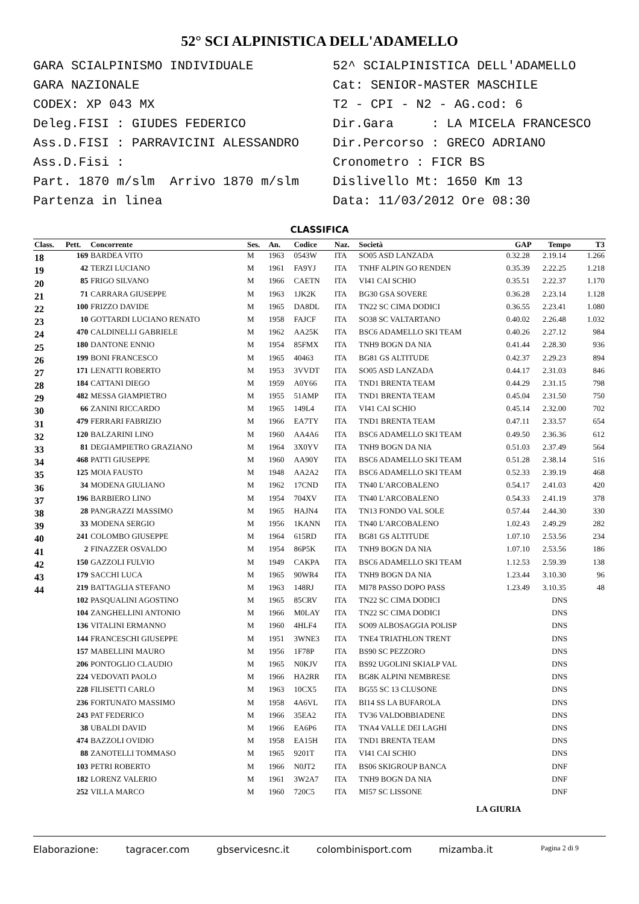52° SCI ALPINISTICA DELL'ADAMELLO
GARA SCIALPINISMO INDIVIDUALE GARA NAZIONALE CODEX: XP 043 MX Deleg.FISI : GIUDES FEDERICO Ass.D.FISI : PARRAVICINI ALESSANDRO Ass.D.Fisi : Part. 1870 m/slm Arrivo 1870 m/slm Partenza in linea
52^ SCIALPINISTICA DELL'ADAMELLO Cat: SENIOR-MASTER MASCHILE T2 - CPI - N2 - AG.cod: 6 Dir.Gara : LA MICELA FRANCESCO Dir.Percorso : GRECO ADRIANO Cronometro : FICR BS Dislivello Mt: 1650 Km 13 Data: 11/03/2012 Ore 08:30
CLASSIFICA
| Class. | Pett. | Concorrente | Ses. | An. | Codice | Naz. | Società | GAP | Tempo | T3 |
| --- | --- | --- | --- | --- | --- | --- | --- | --- | --- | --- |
| 18 | 169 | BARDEA VITO | M | 1963 | 0543W | ITA | SO05 ASD LANZADA | 0.32.28 | 2.19.14 | 1.266 |
| 19 | 42 | TERZI LUCIANO | M | 1961 | FA9YJ | ITA | TNHF ALPIN GO RENDEN | 0.35.39 | 2.22.25 | 1.218 |
| 20 | 85 | FRIGO SILVANO | M | 1966 | CAETN | ITA | VI41 CAI SCHIO | 0.35.51 | 2.22.37 | 1.170 |
| 21 | 71 | CARRARA GIUSEPPE | M | 1963 | 1JK2K | ITA | BG30 GSA SOVERE | 0.36.28 | 2.23.14 | 1.128 |
| 22 | 100 | FRIZZO DAVIDE | M | 1965 | DA8DL | ITA | TN22 SC CIMA DODICI | 0.36.55 | 2.23.41 | 1.080 |
| 23 | 10 | GOTTARDI LUCIANO RENATO | M | 1958 | FAJCF | ITA | SO38 SC VALTARTANO | 0.40.02 | 2.26.48 | 1.032 |
| 24 | 470 | CALDINELLI GABRIELE | M | 1962 | AA25K | ITA | BSC6 ADAMELLO SKI TEAM | 0.40.26 | 2.27.12 | 984 |
| 25 | 180 | DANTONE ENNIO | M | 1954 | 85FMX | ITA | TNH9 BOGN DA NIA | 0.41.44 | 2.28.30 | 936 |
| 26 | 199 | BONI FRANCESCO | M | 1965 | 40463 | ITA | BG81 GS ALTITUDE | 0.42.37 | 2.29.23 | 894 |
| 27 | 171 | LENATTI ROBERTO | M | 1953 | 3VVDT | ITA | SO05 ASD LANZADA | 0.44.17 | 2.31.03 | 846 |
| 28 | 184 | CATTANI DIEGO | M | 1959 | A0Y66 | ITA | TND1 BRENTA TEAM | 0.44.29 | 2.31.15 | 798 |
| 29 | 482 | MESSA GIAMPIETRO | M | 1955 | 51AMP | ITA | TND1 BRENTA TEAM | 0.45.04 | 2.31.50 | 750 |
| 30 | 66 | ZANINI RICCARDO | M | 1965 | 149L4 | ITA | VI41 CAI SCHIO | 0.45.14 | 2.32.00 | 702 |
| 31 | 479 | FERRARI FABRIZIO | M | 1966 | EA7TY | ITA | TND1 BRENTA TEAM | 0.47.11 | 2.33.57 | 654 |
| 32 | 120 | BALZARINI LINO | M | 1960 | AA4A6 | ITA | BSC6 ADAMELLO SKI TEAM | 0.49.50 | 2.36.36 | 612 |
| 33 | 81 | DEGIAMPIETRO GRAZIANO | M | 1964 | 3X0YV | ITA | TNH9 BOGN DA NIA | 0.51.03 | 2.37.49 | 564 |
| 34 | 468 | PATTI GIUSEPPE | M | 1960 | AA90Y | ITA | BSC6 ADAMELLO SKI TEAM | 0.51.28 | 2.38.14 | 516 |
| 35 | 125 | MOIA FAUSTO | M | 1948 | AA2A2 | ITA | BSC6 ADAMELLO SKI TEAM | 0.52.33 | 2.39.19 | 468 |
| 36 | 34 | MODENA GIULIANO | M | 1962 | 17CND | ITA | TN40 L'ARCOBALENO | 0.54.17 | 2.41.03 | 420 |
| 37 | 196 | BARBIERO LINO | M | 1954 | 704XV | ITA | TN40 L'ARCOBALENO | 0.54.33 | 2.41.19 | 378 |
| 38 | 28 | PANGRAZZI MASSIMO | M | 1965 | HAJN4 | ITA | TN13 FONDO VAL SOLE | 0.57.44 | 2.44.30 | 330 |
| 39 | 33 | MODENA SERGIO | M | 1956 | 1KANN | ITA | TN40 L'ARCOBALENO | 1.02.43 | 2.49.29 | 282 |
| 40 | 241 | COLOMBO GIUSEPPE | M | 1964 | 615RD | ITA | BG81 GS ALTITUDE | 1.07.10 | 2.53.56 | 234 |
| 41 | 2 | FINAZZER OSVALDO | M | 1954 | 86P5K | ITA | TNH9 BOGN DA NIA | 1.07.10 | 2.53.56 | 186 |
| 42 | 150 | GAZZOLI FULVIO | M | 1949 | CAKPA | ITA | BSC6 ADAMELLO SKI TEAM | 1.12.53 | 2.59.39 | 138 |
| 43 | 179 | SACCHI LUCA | M | 1965 | 90WR4 | ITA | TNH9 BOGN DA NIA | 1.23.44 | 3.10.30 | 96 |
| 44 | 219 | BATTAGLIA STEFANO | M | 1963 | 148RJ | ITA | MI78 PASSO DOPO PASS | 1.23.49 | 3.10.35 | 48 |
| | 102 | PASQUALINI AGOSTINO | M | 1965 | 85CRV | ITA | TN22 SC CIMA DODICI | | DNS | |
| | 104 | ZANGHELLINI ANTONIO | M | 1966 | M0LAY | ITA | TN22 SC CIMA DODICI | | DNS | |
| | 136 | VITALINI ERMANNO | M | 1960 | 4HLF4 | ITA | SO09 ALBOSAGGIA POLISP | | DNS | |
| | 144 | FRANCESCHI GIUSEPPE | M | 1951 | 3WNE3 | ITA | TNE4 TRIATHLON TRENT | | DNS | |
| | 157 | MABELLINI MAURO | M | 1956 | 1F78P | ITA | BS90 SC PEZZORO | | DNS | |
| | 206 | PONTOGLIO CLAUDIO | M | 1965 | N0KJV | ITA | BS92 UGOLINI SKIALP VAL | | DNS | |
| | 224 | VEDOVATI PAOLO | M | 1966 | HA2RR | ITA | BG8K ALPINI NEMBRESE | | DNS | |
| | 228 | FILISETTI CARLO | M | 1963 | 10CX5 | ITA | BG55 SC 13 CLUSONE | | DNS | |
| | 236 | FORTUNATO MASSIMO | M | 1958 | 4A6VL | ITA | BI14 SS LA BUFAROLA | | DNS | |
| | 243 | PAT FEDERICO | M | 1966 | 35EA2 | ITA | TV36 VALDOBBIADENE | | DNS | |
| | 38 | UBALDI DAVID | M | 1966 | EA6P6 | ITA | TNA4 VALLE DEI LAGHI | | DNS | |
| | 474 | BAZZOLI OVIDIO | M | 1958 | EA15H | ITA | TND1 BRENTA TEAM | | DNS | |
| | 88 | ZANOTELLI TOMMASO | M | 1965 | 9201T | ITA | VI41 CAI SCHIO | | DNS | |
| | 103 | PETRI ROBERTO | M | 1966 | N0JT2 | ITA | BS06 SKIGROUP BANCA | | DNF | |
| | 182 | LORENZ VALERIO | M | 1961 | 3W2A7 | ITA | TNH9 BOGN DA NIA | | DNF | |
| | 252 | VILLA MARCO | M | 1960 | 720C5 | ITA | MI57 SC LISSONE | | DNF | |
LA GIURIA
Elaborazione: tagracer.com gbservicesnc.it colombinisport.com mizamba.it Pagina 2 di 9